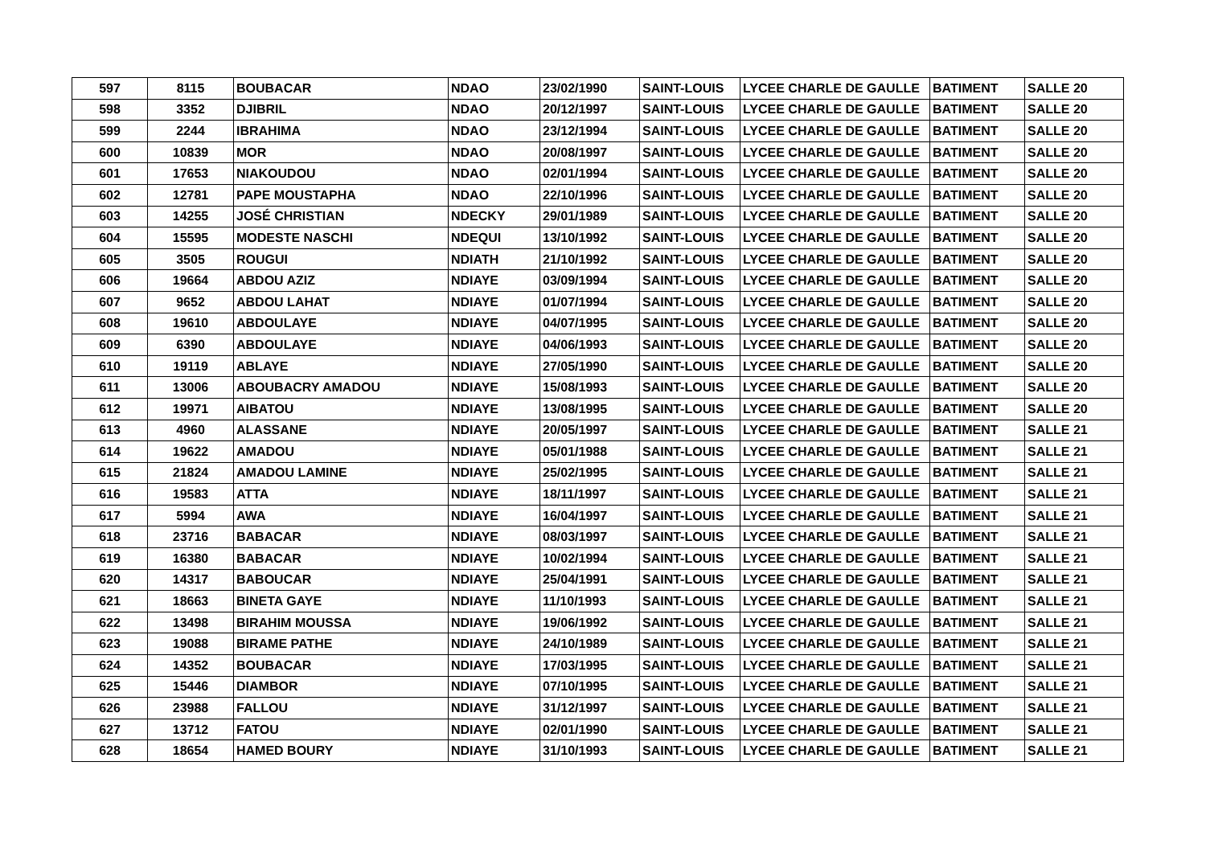| 597 | 8115 | BOUBACAR | NDAO | 23/02/1990 | SAINT-LOUIS | LYCEE CHARLE DE GAULLE | BATIMENT | SALLE 20 |
| 598 | 3352 | DJIBRIL | NDAO | 20/12/1997 | SAINT-LOUIS | LYCEE CHARLE DE GAULLE | BATIMENT | SALLE 20 |
| 599 | 2244 | IBRAHIMA | NDAO | 23/12/1994 | SAINT-LOUIS | LYCEE CHARLE DE GAULLE | BATIMENT | SALLE 20 |
| 600 | 10839 | MOR | NDAO | 20/08/1997 | SAINT-LOUIS | LYCEE CHARLE DE GAULLE | BATIMENT | SALLE 20 |
| 601 | 17653 | NIAKOUDOU | NDAO | 02/01/1994 | SAINT-LOUIS | LYCEE CHARLE DE GAULLE | BATIMENT | SALLE 20 |
| 602 | 12781 | PAPE MOUSTAPHA | NDAO | 22/10/1996 | SAINT-LOUIS | LYCEE CHARLE DE GAULLE | BATIMENT | SALLE 20 |
| 603 | 14255 | JOSÉ CHRISTIAN | NDECKY | 29/01/1989 | SAINT-LOUIS | LYCEE CHARLE DE GAULLE | BATIMENT | SALLE 20 |
| 604 | 15595 | MODESTE NASCHI | NDEQUI | 13/10/1992 | SAINT-LOUIS | LYCEE CHARLE DE GAULLE | BATIMENT | SALLE 20 |
| 605 | 3505 | ROUGUI | NDIATH | 21/10/1992 | SAINT-LOUIS | LYCEE CHARLE DE GAULLE | BATIMENT | SALLE 20 |
| 606 | 19664 | ABDOU AZIZ | NDIAYE | 03/09/1994 | SAINT-LOUIS | LYCEE CHARLE DE GAULLE | BATIMENT | SALLE 20 |
| 607 | 9652 | ABDOU LAHAT | NDIAYE | 01/07/1994 | SAINT-LOUIS | LYCEE CHARLE DE GAULLE | BATIMENT | SALLE 20 |
| 608 | 19610 | ABDOULAYE | NDIAYE | 04/07/1995 | SAINT-LOUIS | LYCEE CHARLE DE GAULLE | BATIMENT | SALLE 20 |
| 609 | 6390 | ABDOULAYE | NDIAYE | 04/06/1993 | SAINT-LOUIS | LYCEE CHARLE DE GAULLE | BATIMENT | SALLE 20 |
| 610 | 19119 | ABLAYE | NDIAYE | 27/05/1990 | SAINT-LOUIS | LYCEE CHARLE DE GAULLE | BATIMENT | SALLE 20 |
| 611 | 13006 | ABOUBACRY AMADOU | NDIAYE | 15/08/1993 | SAINT-LOUIS | LYCEE CHARLE DE GAULLE | BATIMENT | SALLE 20 |
| 612 | 19971 | AIBATOU | NDIAYE | 13/08/1995 | SAINT-LOUIS | LYCEE CHARLE DE GAULLE | BATIMENT | SALLE 20 |
| 613 | 4960 | ALASSANE | NDIAYE | 20/05/1997 | SAINT-LOUIS | LYCEE CHARLE DE GAULLE | BATIMENT | SALLE 21 |
| 614 | 19622 | AMADOU | NDIAYE | 05/01/1988 | SAINT-LOUIS | LYCEE CHARLE DE GAULLE | BATIMENT | SALLE 21 |
| 615 | 21824 | AMADOU LAMINE | NDIAYE | 25/02/1995 | SAINT-LOUIS | LYCEE CHARLE DE GAULLE | BATIMENT | SALLE 21 |
| 616 | 19583 | ATTA | NDIAYE | 18/11/1997 | SAINT-LOUIS | LYCEE CHARLE DE GAULLE | BATIMENT | SALLE 21 |
| 617 | 5994 | AWA | NDIAYE | 16/04/1997 | SAINT-LOUIS | LYCEE CHARLE DE GAULLE | BATIMENT | SALLE 21 |
| 618 | 23716 | BABACAR | NDIAYE | 08/03/1997 | SAINT-LOUIS | LYCEE CHARLE DE GAULLE | BATIMENT | SALLE 21 |
| 619 | 16380 | BABACAR | NDIAYE | 10/02/1994 | SAINT-LOUIS | LYCEE CHARLE DE GAULLE | BATIMENT | SALLE 21 |
| 620 | 14317 | BABOUCAR | NDIAYE | 25/04/1991 | SAINT-LOUIS | LYCEE CHARLE DE GAULLE | BATIMENT | SALLE 21 |
| 621 | 18663 | BINETA GAYE | NDIAYE | 11/10/1993 | SAINT-LOUIS | LYCEE CHARLE DE GAULLE | BATIMENT | SALLE 21 |
| 622 | 13498 | BIRAHIM MOUSSA | NDIAYE | 19/06/1992 | SAINT-LOUIS | LYCEE CHARLE DE GAULLE | BATIMENT | SALLE 21 |
| 623 | 19088 | BIRAME PATHE | NDIAYE | 24/10/1989 | SAINT-LOUIS | LYCEE CHARLE DE GAULLE | BATIMENT | SALLE 21 |
| 624 | 14352 | BOUBACAR | NDIAYE | 17/03/1995 | SAINT-LOUIS | LYCEE CHARLE DE GAULLE | BATIMENT | SALLE 21 |
| 625 | 15446 | DIAMBOR | NDIAYE | 07/10/1995 | SAINT-LOUIS | LYCEE CHARLE DE GAULLE | BATIMENT | SALLE 21 |
| 626 | 23988 | FALLOU | NDIAYE | 31/12/1997 | SAINT-LOUIS | LYCEE CHARLE DE GAULLE | BATIMENT | SALLE 21 |
| 627 | 13712 | FATOU | NDIAYE | 02/01/1990 | SAINT-LOUIS | LYCEE CHARLE DE GAULLE | BATIMENT | SALLE 21 |
| 628 | 18654 | HAMED BOURY | NDIAYE | 31/10/1993 | SAINT-LOUIS | LYCEE CHARLE DE GAULLE | BATIMENT | SALLE 21 |